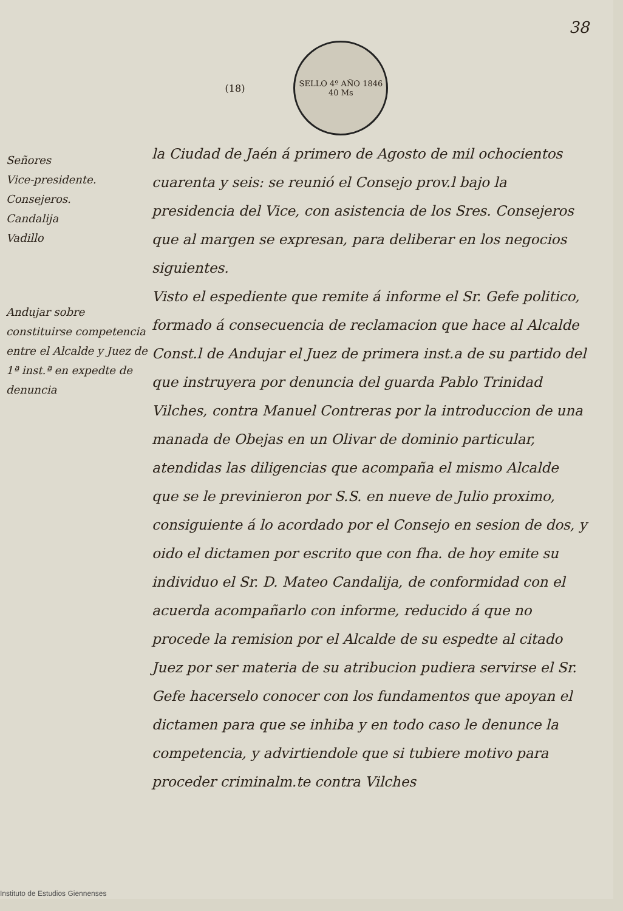38
(18)
SELLO 4º AÑO 1846
40 Ms
Señores
Vice-presidente.
Consejeros.
Candalija
Vadillo
Andujar sobre constituirse competencia entre el Alcalde y Juez de 1ª inst.ª en expedte de denuncia
la Ciudad de Jaén á primero de Agosto de mil ochocientos cuarenta y seis: se reunió el Consejo prov.l bajo la presidencia del Vice, con asistencia de los Sres. Consejeros que al margen se expresan, para deliberar en los negocios siguientes.
Visto el espediente que remite á informe el Sr. Gefe politico, formado á consecuencia de reclamacion que hace al Alcalde Const.l de Andujar el Juez de primera inst.a de su partido del que instruyera por denuncia del guarda Pablo Trinidad Vilches, contra Manuel Contreras por la introduccion de una manada de Obejas en un Olivar de dominio particular, atendidas las diligencias que acompaña el mismo Alcalde que se le previnieron por S.S. en nueve de Julio proximo, consiguiente á lo acordado por el Consejo en sesion de dos, y oido el dictamen por escrito que con fha. de hoy emite su individuo el Sr. D. Mateo Candalija, de conformidad con el acuerda acompañarlo con informe, reducido á que no procede la remision por el Alcalde de su espedte al citado Juez por ser materia de su atribucion pudiera servirse el Sr. Gefe hacerselo conocer con los fundamentos que apoyan el dictamen para que se inhiba y en todo caso le denunce la competencia, y advirtiendole que si tubiere motivo para proceder criminalm.te contra Vilches
Instituto de Estudios Giennenses